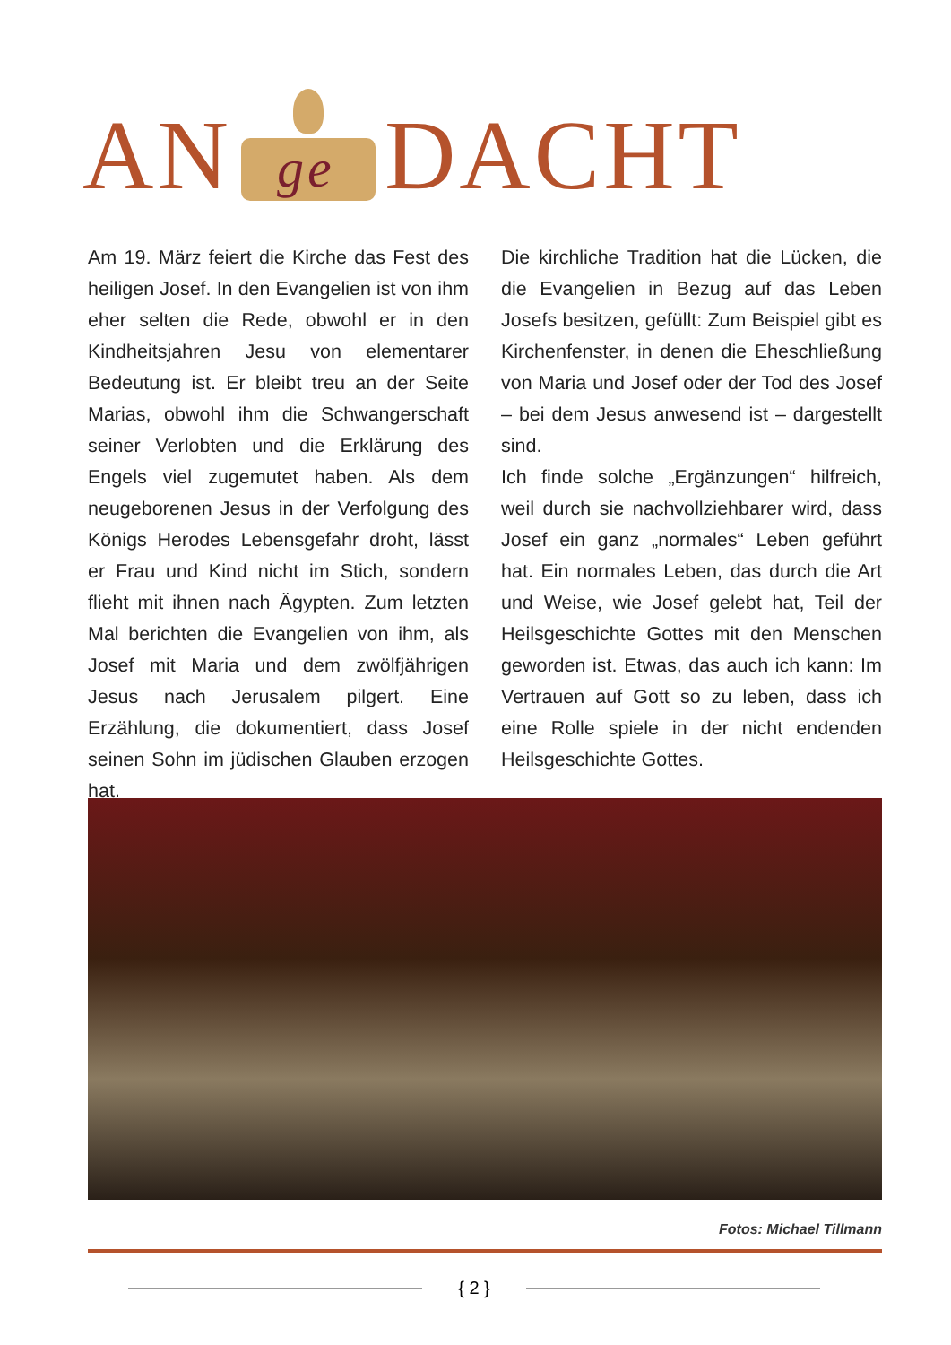AN
ge
DACHT
Am 19. März feiert die Kirche das Fest des heiligen Josef. In den Evangelien ist von ihm eher selten die Rede, obwohl er in den Kindheitsjahren Jesu von elementarer Bedeutung ist. Er bleibt treu an der Seite Marias, obwohl ihm die Schwangerschaft seiner Verlobten und die Erklärung des Engels viel zugemutet haben. Als dem neugeborenen Jesus in der Verfolgung des Königs Herodes Lebensgefahr droht, lässt er Frau und Kind nicht im Stich, sondern flieht mit ihnen nach Ägypten. Zum letzten Mal berichten die Evangelien von ihm, als Josef mit Maria und dem zwölfjährigen Jesus nach Jerusalem pilgert. Eine Erzählung, die dokumentiert, dass Josef seinen Sohn im jüdischen Glauben erzogen hat.
Die kirchliche Tradition hat die Lücken, die die Evangelien in Bezug auf das Leben Josefs besitzen, gefüllt: Zum Beispiel gibt es Kirchenfenster, in denen die Eheschließung von Maria und Josef oder der Tod des Josef – bei dem Jesus anwesend ist – dargestellt sind.
Ich finde solche „Ergänzungen“ hilfreich, weil durch sie nachvollziehbarer wird, dass Josef ein ganz „normales“ Leben geführt hat. Ein normales Leben, das durch die Art und Weise, wie Josef gelebt hat, Teil der Heilsgeschichte Gottes mit den Menschen geworden ist. Etwas, das auch ich kann: Im Vertrauen auf Gott so zu leben, dass ich eine Rolle spiele in der nicht endenden Heilsgeschichte Gottes.
Fotos: Michael Tillmann
{ 2 }